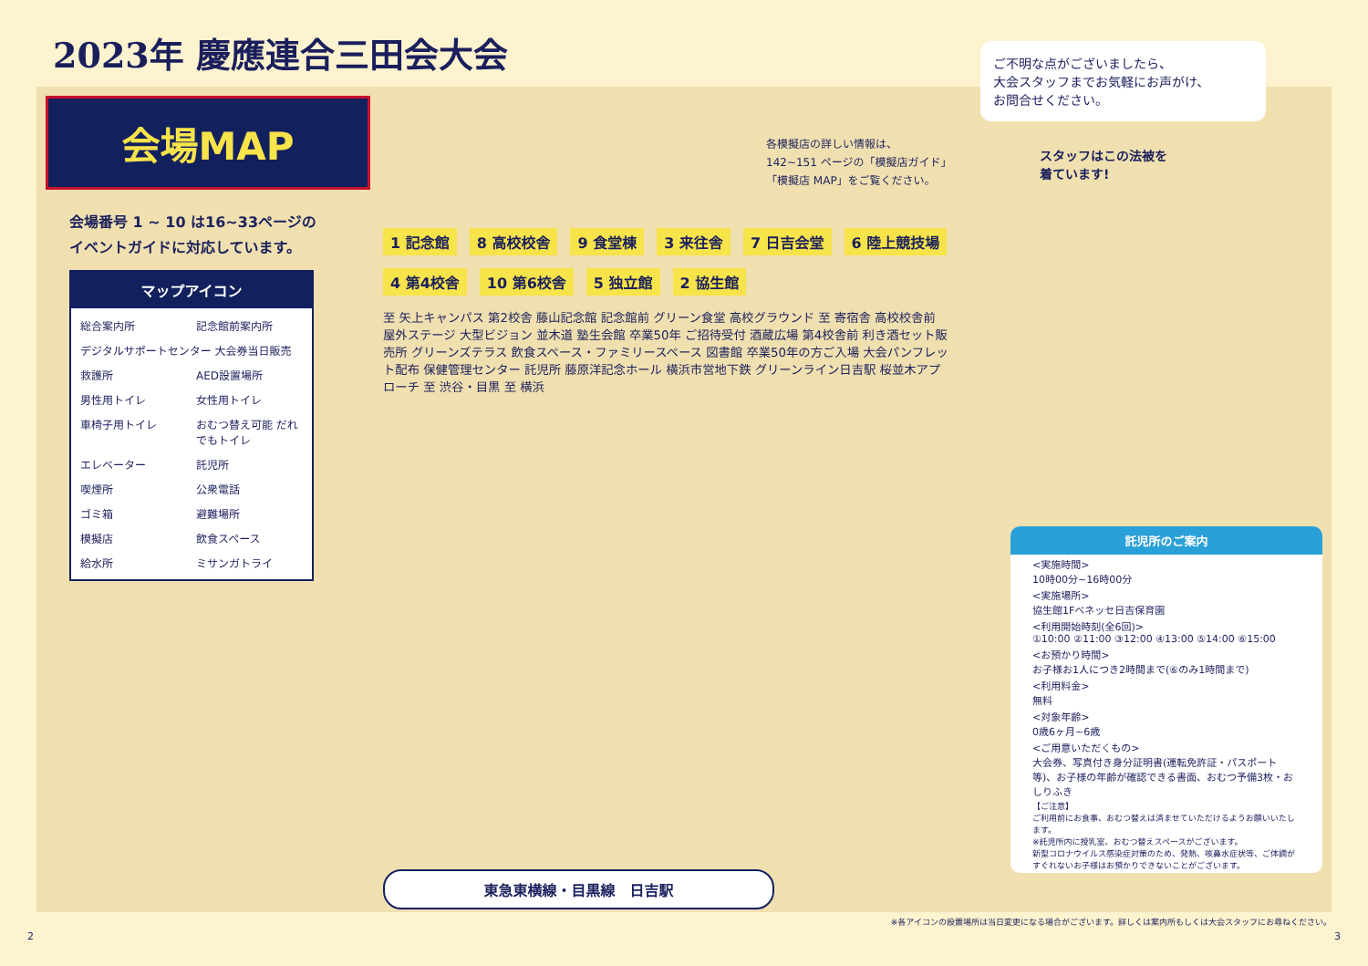2023年 慶應連合三田会大会
会場MAP
会場番号 1 ~ 10 は16~33ページの
イベントガイドに対応しています。
マップアイコン
総合案内所
記念館前案内所
デジタルサポートセンター 大会券当日販売
救護所
AED設置場所
男性用トイレ
女性用トイレ
車椅子用トイレ
おむつ替え可能 だれでもトイレ
エレベーター
託児所
喫煙所
公衆電話
ゴミ箱
避難場所
模擬店
飲食スペース
給水所
ミサンガトライ
1 記念館 8 高校校舎 9 食堂棟 3 来往舎 7 日吉会堂 6 陸上競技場 4 第4校舎 10 第6校舎 5 独立館 2 協生館 至 矢上キャンパス 第2校舎 藤山記念館 記念館前 グリーン食堂 高校グラウンド 至 寄宿舎 高校校舎前 屋外ステージ 大型ビジョン 並木道 塾生会館 卒業50年 ご招待受付 酒蔵広場 第4校舎前 利き酒セット販売所 グリーンズテラス 飲食スペース・ファミリースペース 図書館 卒業50年の方ご入場 大会パンフレット配布 保健管理センター 託児所 藤原洋記念ホール 横浜市営地下鉄 グリーンライン日吉駅 桜並木アプローチ 至 渋谷・目黒 至 横浜
ご不明な点がございましたら、
大会スタッフまでお気軽にお声がけ、
お問合せください。
各模擬店の詳しい情報は、
142~151 ページの「模擬店ガイド」
「模擬店 MAP」をご覧ください。
スタッフはこの法被を
着ています!
託児所のご案内
<実施時間>
10時00分~16時00分
<実施場所>
協生館1Fベネッセ日吉保育園
<利用開始時刻(全6回)>
①10:00 ②11:00 ③12:00 ④13:00 ⑤14:00 ⑥15:00
<お預かり時間>
お子様お1人につき2時間まで(⑥のみ1時間まで)
<利用料金>
無料
<対象年齢>
0歳6ヶ月~6歳
<ご用意いただくもの>
大会券、写真付き身分証明書(運転免許証・パスポート等)、お子様の年齢が確認できる書面、おむつ予備3枚・おしりふき
【ご注意】
ご利用前にお食事、おむつ替えは済ませていただけるようお願いいたします。
※託児所内に授乳室、おむつ替えスペースがございます。
新型コロナウイルス感染症対策のため、発熱、咳鼻水症状等、ご体調がすぐれないお子様はお預かりできないことがございます。
東急東横線・目黒線　日吉駅
※各アイコンの設置場所は当日変更になる場合がございます。詳しくは案内所もしくは大会スタッフにお尋ねください。
2 3